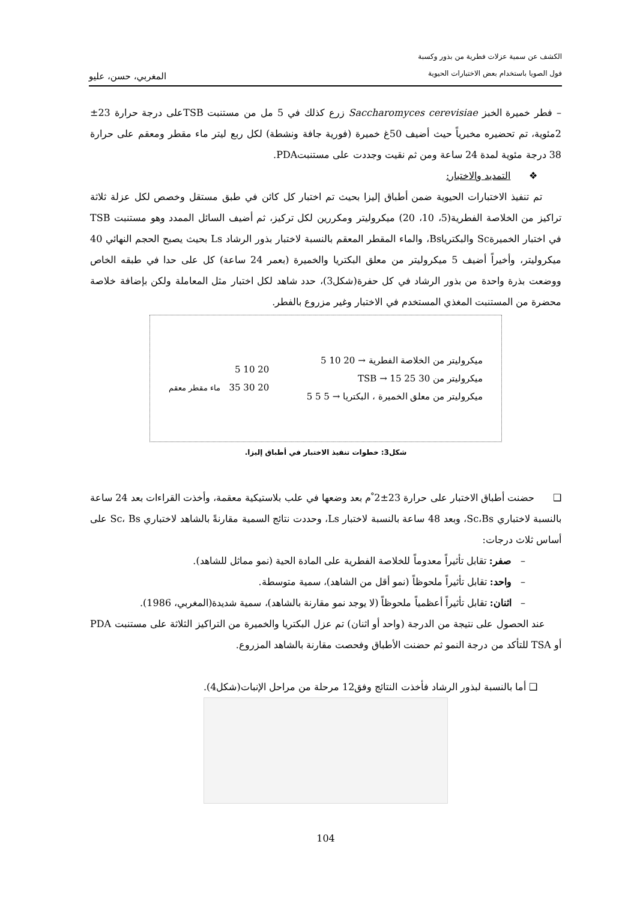الكشف عن سمية عزلات فطرية من بذور وكسبة
فول الصويا باستخدام بعض الاختبارات الحيوية
المغربي، حسن، عليو
– فطر خميرة الخبز Saccharomyces cerevisiae زرع كذلك في 5 مل من مستنبت TSBعلى درجة حرارة 23± 2مئوية، تم تحضيره مخبرياً حيث أضيف 50غ خميرة (فورية جافة ونشطة) لكل ربع ليتر ماء مقطر ومعقم على حرارة 38 درجة مئوية لمدة 24 ساعة ومن ثم نقيت وجددت على مستنبتPDA.
❖ التمديد والاختبار:
تم تنفيذ الاختبارات الحيوية ضمن أطباق إليزا بحيث تم اختبار كل كائن في طبق مستقل وخصص لكل عزلة ثلاثة تراكيز من الخلاصة الفطرية(5، 10، 20) ميكروليتر ومكررين لكل تركيز، ثم أضيف السائل الممدد وهو مستنبت TSB في اختبار الخميرةSc والبكترياBs، والماء المقطر المعقم بالنسبة لاختبار بذور الرشاد Ls بحيث يصبح الحجم النهائي 40 ميكروليتر، وأخيراً أضيف 5 ميكروليتر من معلق البكتريا والخميرة (بعمر 24 ساعة) كل على حدا في طبقه الخاص ووضعت بذرة واحدة من بذور الرشاد في كل حفرة(شكل3)، حدد شاهد لكل اختبار مثل المعاملة ولكن بإضافة خلاصة محضرة من المستنبت المغذي المستخدم في الاختبار وغير مزروع بالفطر.
ميكروليتر من الخلاصة الفطرية → 20 10 5
ميكروليتر من TSB → 15 25 30
ميكروليتر من معلق الخميرة ، البكتريا → 5 5 5
20 10 5
20 30 35 ماء مقطر معقم
شكل3: خطوات تنفيذ الاختبار في أطباق إليزا.
❑ حضنت أطباق الاختبار على حرارة 23±2 ْم بعد وضعها في علب بلاستيكية معقمة، وأخذت القراءات بعد 24 ساعة بالنسبة لاختباري Sc،Bs، وبعد 48 ساعة بالنسبة لاختبار Ls، وحددت نتائج السمية مقارنةً بالشاهد لاختباري Sc، Bs على أساس ثلاث درجات:
– صفر: تقابل تأثيراً معدوماً للخلاصة الفطرية على المادة الحية (نمو مماثل للشاهد).
– واحد: تقابل تأثيراً ملحوظاً (نمو أقل من الشاهد)، سمية متوسطة.
– اثنان: تقابل تأثيراً أعظمياً ملحوظاً (لا يوجد نمو مقارنة بالشاهد)، سمية شديدة(المغربي، 1986).
عند الحصول على نتيجة من الدرجة (واحد أو اثنان) تم عزل البكتريا والخميرة من التراكيز الثلاثة على مستنبت PDA أو TSA للتأكد من درجة النمو ثم حضنت الأطباق وفحصت مقارنة بالشاهد المزروع.
❑ أما بالنسبة لبذور الرشاد فأخذت النتائج وفق12 مرحلة من مراحل الإنبات(شكل4).
104